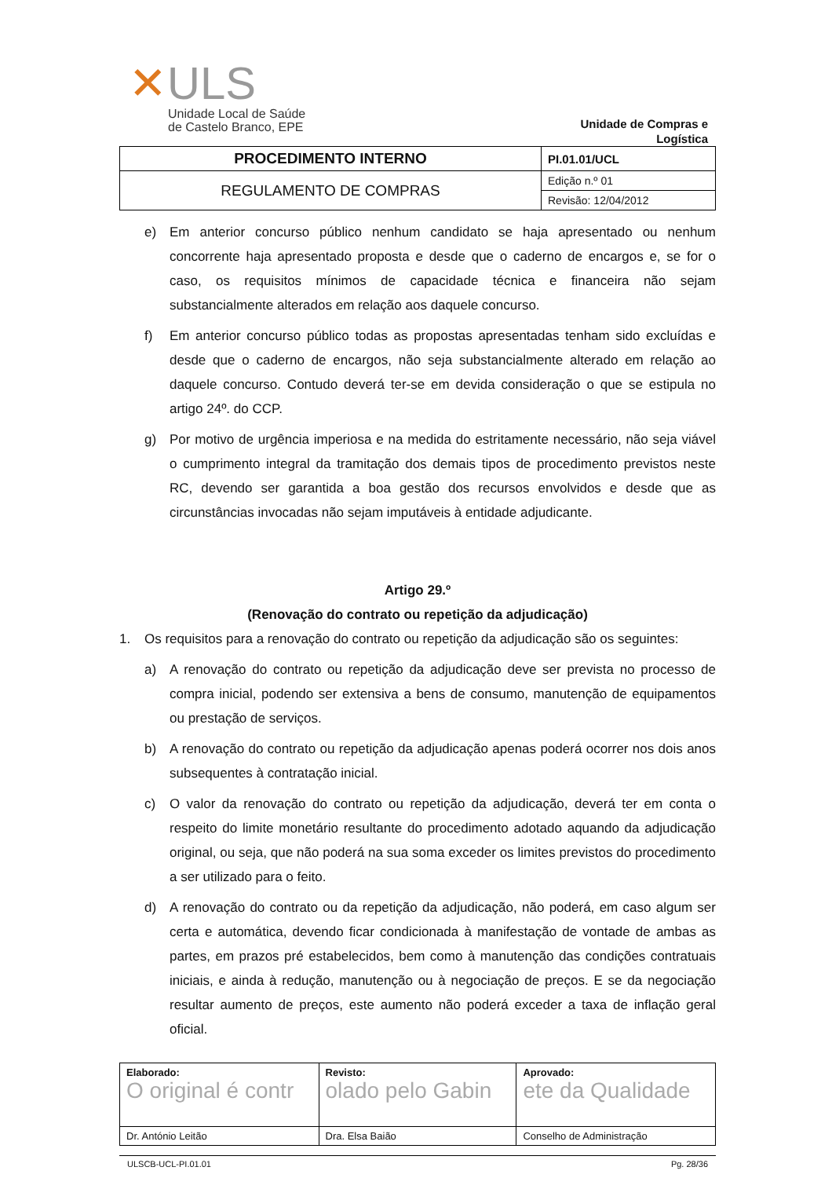✕ULS
Unidade Local de Saúde
de Castelo Branco, EPE
Unidade de Compras e
Logística
| PROCEDIMENTO INTERNO | PI.01.01/UCL |
| REGULAMENTO DE COMPRAS | Edição n.º 01 |
| | Revisão: 12/04/2012 |
e) Em anterior concurso público nenhum candidato se haja apresentado ou nenhum concorrente haja apresentado proposta e desde que o caderno de encargos e, se for o caso, os requisitos mínimos de capacidade técnica e financeira não sejam substancialmente alterados em relação aos daquele concurso.
f) Em anterior concurso público todas as propostas apresentadas tenham sido excluídas e desde que o caderno de encargos, não seja substancialmente alterado em relação ao daquele concurso. Contudo deverá ter-se em devida consideração o que se estipula no artigo 24º. do CCP.
g) Por motivo de urgência imperiosa e na medida do estritamente necessário, não seja viável o cumprimento integral da tramitação dos demais tipos de procedimento previstos neste RC, devendo ser garantida a boa gestão dos recursos envolvidos e desde que as circunstâncias invocadas não sejam imputáveis à entidade adjudicante.
Artigo 29.º
(Renovação do contrato ou repetição da adjudicação)
1. Os requisitos para a renovação do contrato ou repetição da adjudicação são os seguintes:
a) A renovação do contrato ou repetição da adjudicação deve ser prevista no processo de compra inicial, podendo ser extensiva a bens de consumo, manutenção de equipamentos ou prestação de serviços.
b) A renovação do contrato ou repetição da adjudicação apenas poderá ocorrer nos dois anos subsequentes à contratação inicial.
c) O valor da renovação do contrato ou repetição da adjudicação, deverá ter em conta o respeito do limite monetário resultante do procedimento adotado aquando da adjudicação original, ou seja, que não poderá na sua soma exceder os limites previstos do procedimento a ser utilizado para o feito.
d) A renovação do contrato ou da repetição da adjudicação, não poderá, em caso algum ser certa e automática, devendo ficar condicionada à manifestação de vontade de ambas as partes, em prazos pré estabelecidos, bem como à manutenção das condições contratuais iniciais, e ainda à redução, manutenção ou à negociação de preços. E se da negociação resultar aumento de preços, este aumento não poderá exceder a taxa de inflação geral oficial.
| Elaborado: O original é contr | Revisto: olado pelo Gabin | Aprovado: ete da Qualidade |
| Dr. António Leitão | Dra. Elsa Baião | Conselho de Administração |
ULSCB-UCL-PI.01.01 Pg. 28/36